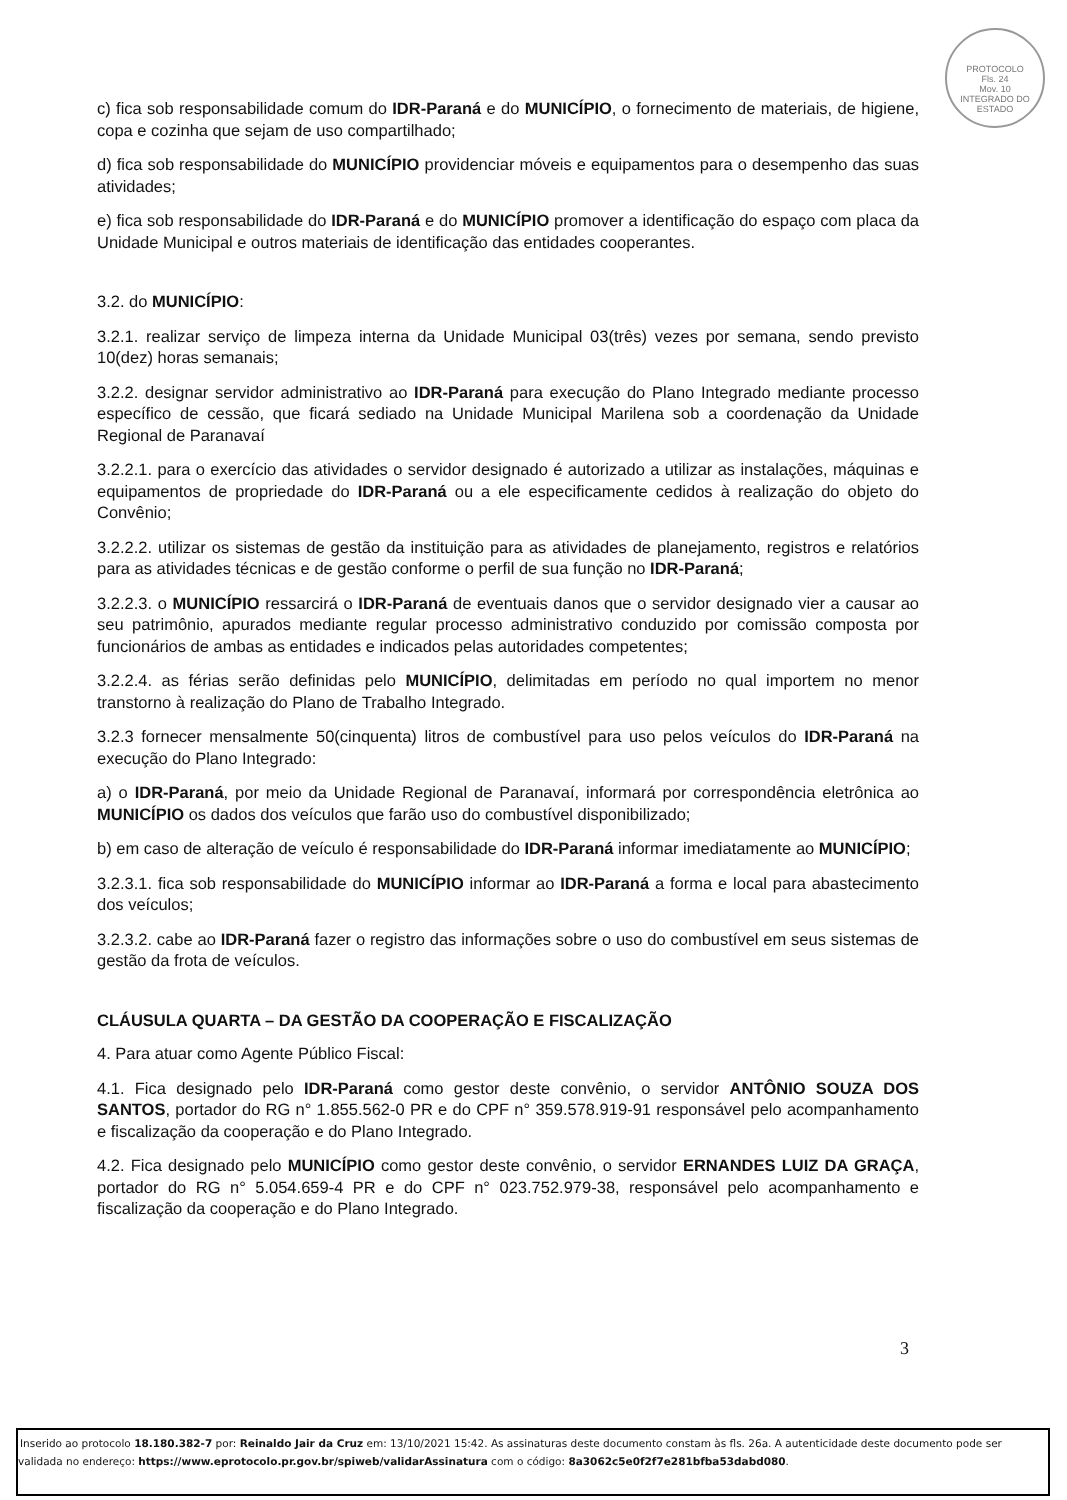PROTOCOLO
Fls. 24
Mov. 10
INTEGRADO DO ESTADO
c) fica sob responsabilidade comum do IDR-Paraná e do MUNICÍPIO, o fornecimento de materiais, de higiene, copa e cozinha que sejam de uso compartilhado;
d) fica sob responsabilidade do MUNICÍPIO providenciar móveis e equipamentos para o desempenho das suas atividades;
e) fica sob responsabilidade do IDR-Paraná e do MUNICÍPIO promover a identificação do espaço com placa da Unidade Municipal e outros materiais de identificação das entidades cooperantes.
3.2. do MUNICÍPIO:
3.2.1. realizar serviço de limpeza interna da Unidade Municipal 03(três) vezes por semana, sendo previsto 10(dez) horas semanais;
3.2.2. designar servidor administrativo ao IDR-Paraná para execução do Plano Integrado mediante processo específico de cessão, que ficará sediado na Unidade Municipal Marilena sob a coordenação da Unidade Regional de Paranavaí
3.2.2.1. para o exercício das atividades o servidor designado é autorizado a utilizar as instalações, máquinas e equipamentos de propriedade do IDR-Paraná ou a ele especificamente cedidos à realização do objeto do Convênio;
3.2.2.2. utilizar os sistemas de gestão da instituição para as atividades de planejamento, registros e relatórios para as atividades técnicas e de gestão conforme o perfil de sua função no IDR-Paraná;
3.2.2.3. o MUNICÍPIO ressarcirá o IDR-Paraná de eventuais danos que o servidor designado vier a causar ao seu patrimônio, apurados mediante regular processo administrativo conduzido por comissão composta por funcionários de ambas as entidades e indicados pelas autoridades competentes;
3.2.2.4. as férias serão definidas pelo MUNICÍPIO, delimitadas em período no qual importem no menor transtorno à realização do Plano de Trabalho Integrado.
3.2.3 fornecer mensalmente 50(cinquenta) litros de combustível para uso pelos veículos do IDR-Paraná na execução do Plano Integrado:
a) o IDR-Paraná, por meio da Unidade Regional de Paranavaí, informará por correspondência eletrônica ao MUNICÍPIO os dados dos veículos que farão uso do combustível disponibilizado;
b) em caso de alteração de veículo é responsabilidade do IDR-Paraná informar imediatamente ao MUNICÍPIO;
3.2.3.1. fica sob responsabilidade do MUNICÍPIO informar ao IDR-Paraná a forma e local para abastecimento dos veículos;
3.2.3.2. cabe ao IDR-Paraná fazer o registro das informações sobre o uso do combustível em seus sistemas de gestão da frota de veículos.
CLÁUSULA QUARTA – DA GESTÃO DA COOPERAÇÃO E FISCALIZAÇÃO
4. Para atuar como Agente Público Fiscal:
4.1. Fica designado pelo IDR-Paraná como gestor deste convênio, o servidor ANTÔNIO SOUZA DOS SANTOS, portador do RG n° 1.855.562-0 PR e do CPF n° 359.578.919-91 responsável pelo acompanhamento e fiscalização da cooperação e do Plano Integrado.
4.2. Fica designado pelo MUNICÍPIO como gestor deste convênio, o servidor ERNANDES LUIZ DA GRAÇA, portador do RG n° 5.054.659-4 PR e do CPF n° 023.752.979-38, responsável pelo acompanhamento e fiscalização da cooperação e do Plano Integrado.
3
Inserido ao protocolo 18.180.382-7 por: Reinaldo Jair da Cruz em: 13/10/2021 15:42. As assinaturas deste documento constam às fls. 26a. A autenticidade deste documento pode ser validada no endereço: https://www.eprotocolo.pr.gov.br/spiweb/validarAssinatura com o código: 8a3062c5e0f2f7e281bfba53dabd080.